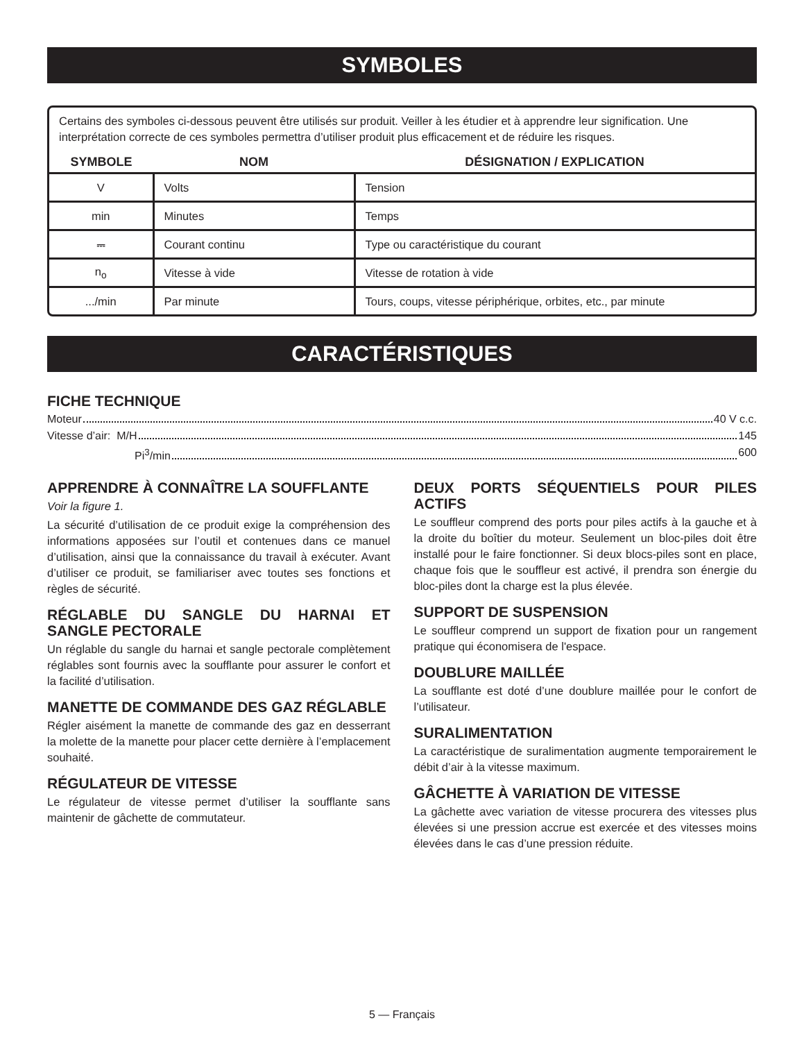SYMBOLES
Certains des symboles ci-dessous peuvent être utilisés sur produit. Veiller à les étudier et à apprendre leur signification. Une interprétation correcte de ces symboles permettra d’utiliser produit plus efficacement et de réduire les risques.
| SYMBOLE | NOM | DÉSIGNATION / EXPLICATION |
| --- | --- | --- |
| V | Volts | Tension |
| min | Minutes | Temps |
| ⎓ | Courant continu | Type ou caractéristique du courant |
| n<sub>o</sub> | Vitesse à vide | Vitesse de rotation à vide |
| .../min | Par minute | Tours, coups, vitesse périphérique, orbites, etc., par minute |
CARACTÉRISTIQUES
FICHE TECHNIQUE
Moteur 40 V c.c.
Vitesse d’air: M/H 145
Pi<sup>3</sup>/min 600
APPRENDRE À CONNAÎTRE LA SOUFFLANTE
Voir la figure 1.
La sécurité d’utilisation de ce produit exige la compréhension des informations apposées sur l’outil et contenues dans ce manuel d’utilisation, ainsi que la connaissance du travail à exécuter. Avant d’utiliser ce produit, se familiariser avec toutes ses fonctions et règles de sécurité.
RÉGLABLE DU SANGLE DU HARNAI ET SANGLE PECTORALE
Un réglable du sangle du harnai et sangle pectorale complètement réglables sont fournis avec la soufflante pour assurer le confort et la facilité d’utilisation.
MANETTE DE COMMANDE DES GAZ RÉGLABLE
Régler aisément la manette de commande des gaz en desserrant la molette de la manette pour placer cette dernière à l’emplacement souhaité.
RÉGULATEUR DE VITESSE
Le régulateur de vitesse permet d’utiliser la soufflante sans maintenir de gâchette de commutateur.
DEUX PORTS SÉQUENTIELS POUR PILES ACTIFS
Le souffleur comprend des ports pour piles actifs à la gauche et à la droite du boîtier du moteur. Seulement un bloc-piles doit être installé pour le faire fonctionner. Si deux blocs-piles sont en place, chaque fois que le souffleur est activé, il prendra son énergie du bloc-piles dont la charge est la plus élevée.
SUPPORT DE SUSPENSION
Le souffleur comprend un support de fixation pour un rangement pratique qui économisera de l'espace.
DOUBLURE MAILLÉE
La soufflante est doté d’une doublure maillée pour le confort de l’utilisateur.
SURALIMENTATION
La caractéristique de suralimentation augmente temporairement le débit d’air à la vitesse maximum.
GÂCHETTE À VARIATION DE VITESSE
La gâchette avec variation de vitesse procurera des vitesses plus élevées si une pression accrue est exercée et des vitesses moins élevées dans le cas d’une pression réduite.
5 — Français